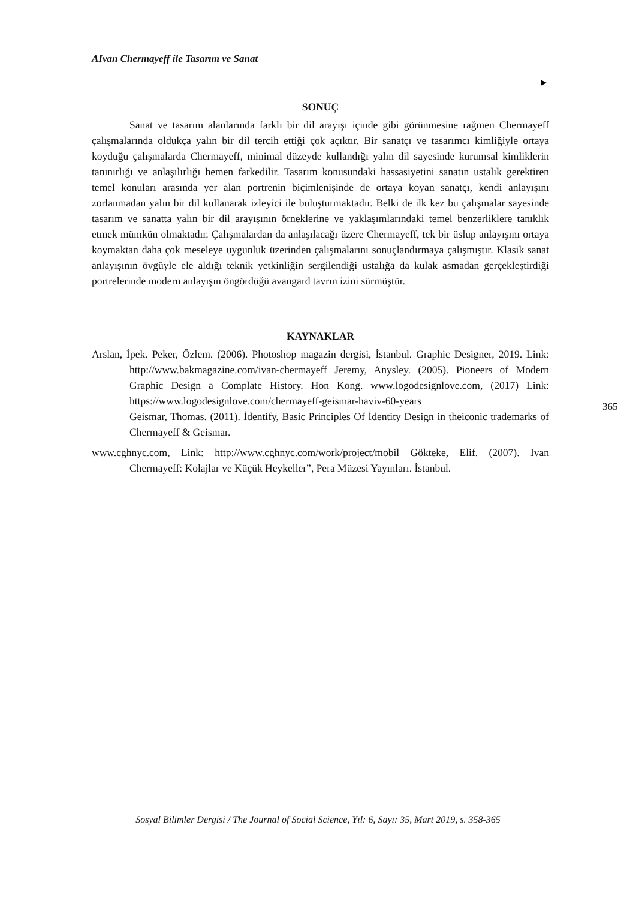AIvan Chermayeff ile Tasarım ve Sanat
SONUÇ
Sanat ve tasarım alanlarında farklı bir dil arayışı içinde gibi görünmesine rağmen Chermayeff çalışmalarında oldukça yalın bir dil tercih ettiği çok açıktır. Bir sanatçı ve tasarımcı kimliğiyle ortaya koyduğu çalışmalarda Chermayeff, minimal düzeyde kullandığı yalın dil sayesinde kurumsal kimliklerin tanınırlığı ve anlaşılırlığı hemen farkedilir. Tasarım konusundaki hassasiyetini sanatın ustalık gerektiren temel konuları arasında yer alan portrenin biçimlenişinde de ortaya koyan sanatçı, kendi anlayışını zorlanmadan yalın bir dil kullanarak izleyici ile buluşturmaktadır. Belki de ilk kez bu çalışmalar sayesinde tasarım ve sanatta yalın bir dil arayışının örneklerine ve yaklaşımlarındaki temel benzerliklere tanıklık etmek mümkün olmaktadır. Çalışmalardan da anlaşılacağı üzere Chermayeff, tek bir üslup anlayışını ortaya koymaktan daha çok meseleye uygunluk üzerinden çalışmalarını sonuçlandırmaya çalışmıştır. Klasik sanat anlayışının övgüyle ele aldığı teknik yetkinliğin sergilendiği ustalığa da kulak asmadan gerçekleştirdiği portrelerinde modern anlayışın öngördüğü avangard tavrın izini sürmüştür.
KAYNAKLAR
Arslan, İpek. Peker, Özlem. (2006). Photoshop magazin dergisi, İstanbul. Graphic Designer, 2019. Link: http://www.bakmagazine.com/ivan-chermayeff Jeremy, Anysley. (2005). Pioneers of Modern Graphic Design a Complate History. Hon Kong. www.logodesignlove.com, (2017) Link: https://www.logodesignlove.com/chermayeff-geismar-haviv-60-years
Geismar, Thomas. (2011). İdentify, Basic Principles Of İdentity Design in theiconic trademarks of Chermayeff & Geismar.
www.cghnyc.com, Link: http://www.cghnyc.com/work/project/mobil Gökteke, Elif. (2007). Ivan Chermayeff: Kolajlar ve Küçük Heykeller”, Pera Müzesi Yayınları. İstanbul.
365
Sosyal Bilimler Dergisi / The Journal of Social Science, Yıl: 6, Sayı: 35, Mart 2019, s. 358-365